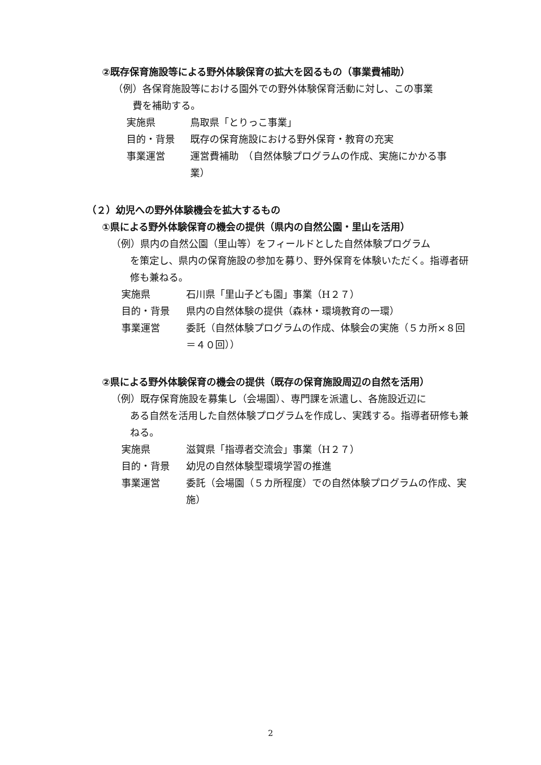②既存保育施設等による野外体験保育の拡大を図るもの（事業費補助）
（例）各保育施設等における園外での野外体験保育活動に対し、この事業
費を補助する。
実施県 鳥取県「とりっこ事業」
目的・背景 既存の保育施設における野外保育・教育の充実
事業運営 運営費補助　（自然体験プログラムの作成、実施にかかる事業）
（２）幼児への野外体験機会を拡大するもの
①県による野外体験保育の機会の提供（県内の自然公園・里山を活用）
（例）県内の自然公園（里山等）をフィールドとした自然体験プログラム
を策定し、県内の保育施設の参加を募り、野外保育を体験いただく。指導者研修も兼ねる。
実施県 石川県「里山子ども園」事業（H２７）
目的・背景 県内の自然体験の提供（森林・環境教育の一環）
事業運営 委託（自然体験プログラムの作成、体験会の実施（５カ所×８回＝４０回））
②県による野外体験保育の機会の提供（既存の保育施設周辺の自然を活用）
（例）既存保育施設を募集し（会場園）、専門課を派遣し、各施設近辺に
ある自然を活用した自然体験プログラムを作成し、実践する。指導者研修も兼ねる。
実施県 滋賀県「指導者交流会」事業（H２７）
目的・背景 幼児の自然体験型環境学習の推進
事業運営 委託（会場園（５カ所程度）での自然体験プログラムの作成、実施）
2